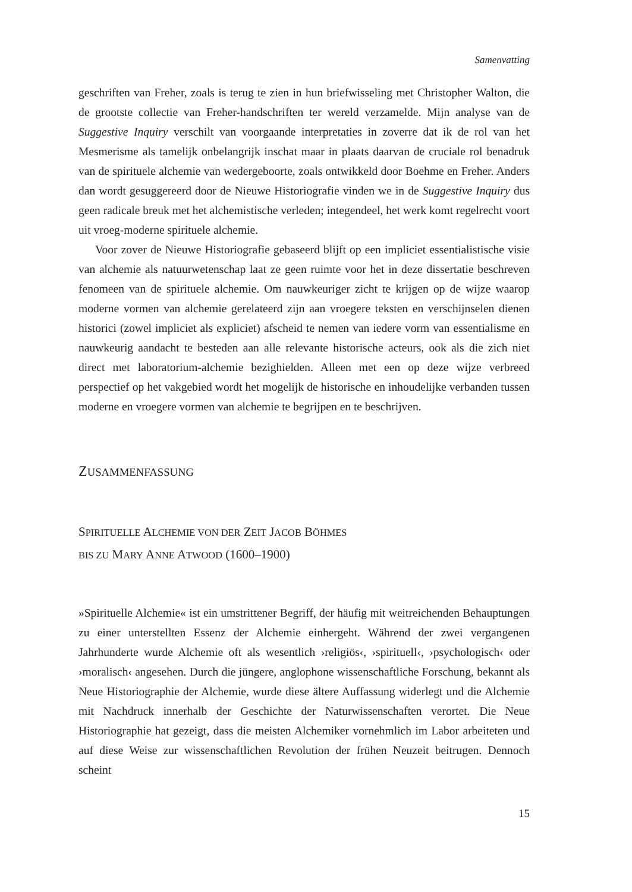Samenvatting
geschriften van Freher, zoals is terug te zien in hun briefwisseling met Christopher Walton, die de grootste collectie van Freher-handschriften ter wereld verzamelde. Mijn analyse van de Suggestive Inquiry verschilt van voorgaande interpretaties in zoverre dat ik de rol van het Mesmerisme als tamelijk onbelangrijk inschat maar in plaats daarvan de cruciale rol benadruk van de spirituele alchemie van wedergeboorte, zoals ontwikkeld door Boehme en Freher. Anders dan wordt gesuggereerd door de Nieuwe Historiografie vinden we in de Suggestive Inquiry dus geen radicale breuk met het alchemistische verleden; integendeel, het werk komt regelrecht voort uit vroeg-moderne spirituele alchemie.
Voor zover de Nieuwe Historiografie gebaseerd blijft op een impliciet essentialistische visie van alchemie als natuurwetenschap laat ze geen ruimte voor het in deze dissertatie beschreven fenomeen van de spirituele alchemie. Om nauwkeuriger zicht te krijgen op de wijze waarop moderne vormen van alchemie gerelateerd zijn aan vroegere teksten en verschijnselen dienen historici (zowel impliciet als expliciet) afscheid te nemen van iedere vorm van essentialisme en nauwkeurig aandacht te besteden aan alle relevante historische acteurs, ook als die zich niet direct met laboratorium-alchemie bezighielden. Alleen met een op deze wijze verbreed perspectief op het vakgebied wordt het mogelijk de historische en inhoudelijke verbanden tussen moderne en vroegere vormen van alchemie te begrijpen en te beschrijven.
ZUSAMMENFASSUNG
SPIRITUELLE ALCHEMIE VON DER ZEIT JACOB BÖHMES
BIS ZU MARY ANNE ATWOOD (1600–1900)
»Spirituelle Alchemie« ist ein umstrittener Begriff, der häufig mit weitreichenden Behauptungen zu einer unterstellten Essenz der Alchemie einhergeht. Während der zwei vergangenen Jahrhunderte wurde Alchemie oft als wesentlich ›religiös‹, ›spirituell‹, ›psychologisch‹ oder ›moralisch‹ angesehen. Durch die jüngere, anglophone wissenschaftliche Forschung, bekannt als Neue Historiographie der Alchemie, wurde diese ältere Auffassung widerlegt und die Alchemie mit Nachdruck innerhalb der Geschichte der Naturwissenschaften verortet. Die Neue Historiographie hat gezeigt, dass die meisten Alchemiker vornehmlich im Labor arbeiteten und auf diese Weise zur wissenschaftlichen Revolution der frühen Neuzeit beitrugen. Dennoch scheint
15